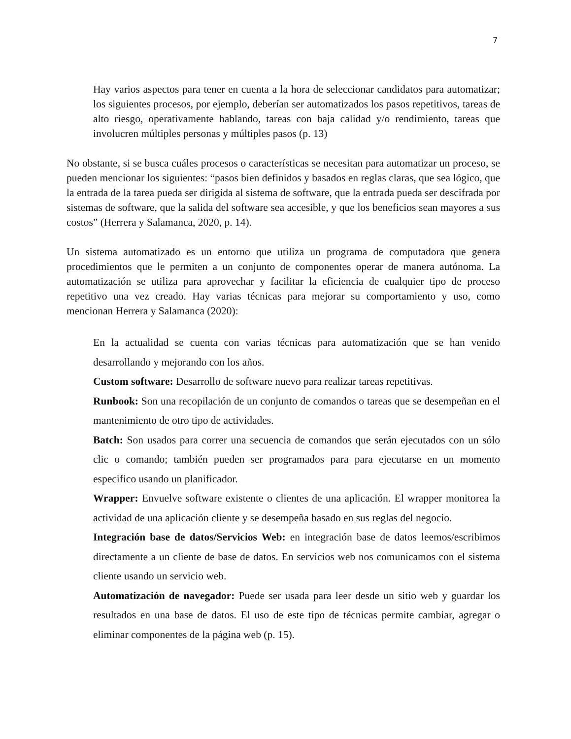7
Hay varios aspectos para tener en cuenta a la hora de seleccionar candidatos para automatizar; los siguientes procesos, por ejemplo, deberían ser automatizados los pasos repetitivos, tareas de alto riesgo, operativamente hablando, tareas con baja calidad y/o rendimiento, tareas que involucren múltiples personas y múltiples pasos (p. 13)
No obstante, si se busca cuáles procesos o características se necesitan para automatizar un proceso, se pueden mencionar los siguientes: “pasos bien definidos y basados en reglas claras, que sea lógico, que la entrada de la tarea pueda ser dirigida al sistema de software, que la entrada pueda ser descifrada por sistemas de software, que la salida del software sea accesible, y que los beneficios sean mayores a sus costos” (Herrera y Salamanca, 2020, p. 14).
Un sistema automatizado es un entorno que utiliza un programa de computadora que genera procedimientos que le permiten a un conjunto de componentes operar de manera autónoma. La automatización se utiliza para aprovechar y facilitar la eficiencia de cualquier tipo de proceso repetitivo una vez creado. Hay varias técnicas para mejorar su comportamiento y uso, como mencionan Herrera y Salamanca (2020):
En la actualidad se cuenta con varias técnicas para automatización que se han venido desarrollando y mejorando con los años.
Custom software: Desarrollo de software nuevo para realizar tareas repetitivas.
Runbook: Son una recopilación de un conjunto de comandos o tareas que se desempeñan en el mantenimiento de otro tipo de actividades.
Batch: Son usados para correr una secuencia de comandos que serán ejecutados con un sólo clic o comando; también pueden ser programados para para ejecutarse en un momento especifico usando un planificador.
Wrapper: Envuelve software existente o clientes de una aplicación. El wrapper monitorea la actividad de una aplicación cliente y se desempeña basado en sus reglas del negocio.
Integración base de datos/Servicios Web: en integración base de datos leemos/escribimos directamente a un cliente de base de datos. En servicios web nos comunicamos con el sistema cliente usando un servicio web.
Automatización de navegador: Puede ser usada para leer desde un sitio web y guardar los resultados en una base de datos. El uso de este tipo de técnicas permite cambiar, agregar o eliminar componentes de la página web (p. 15).